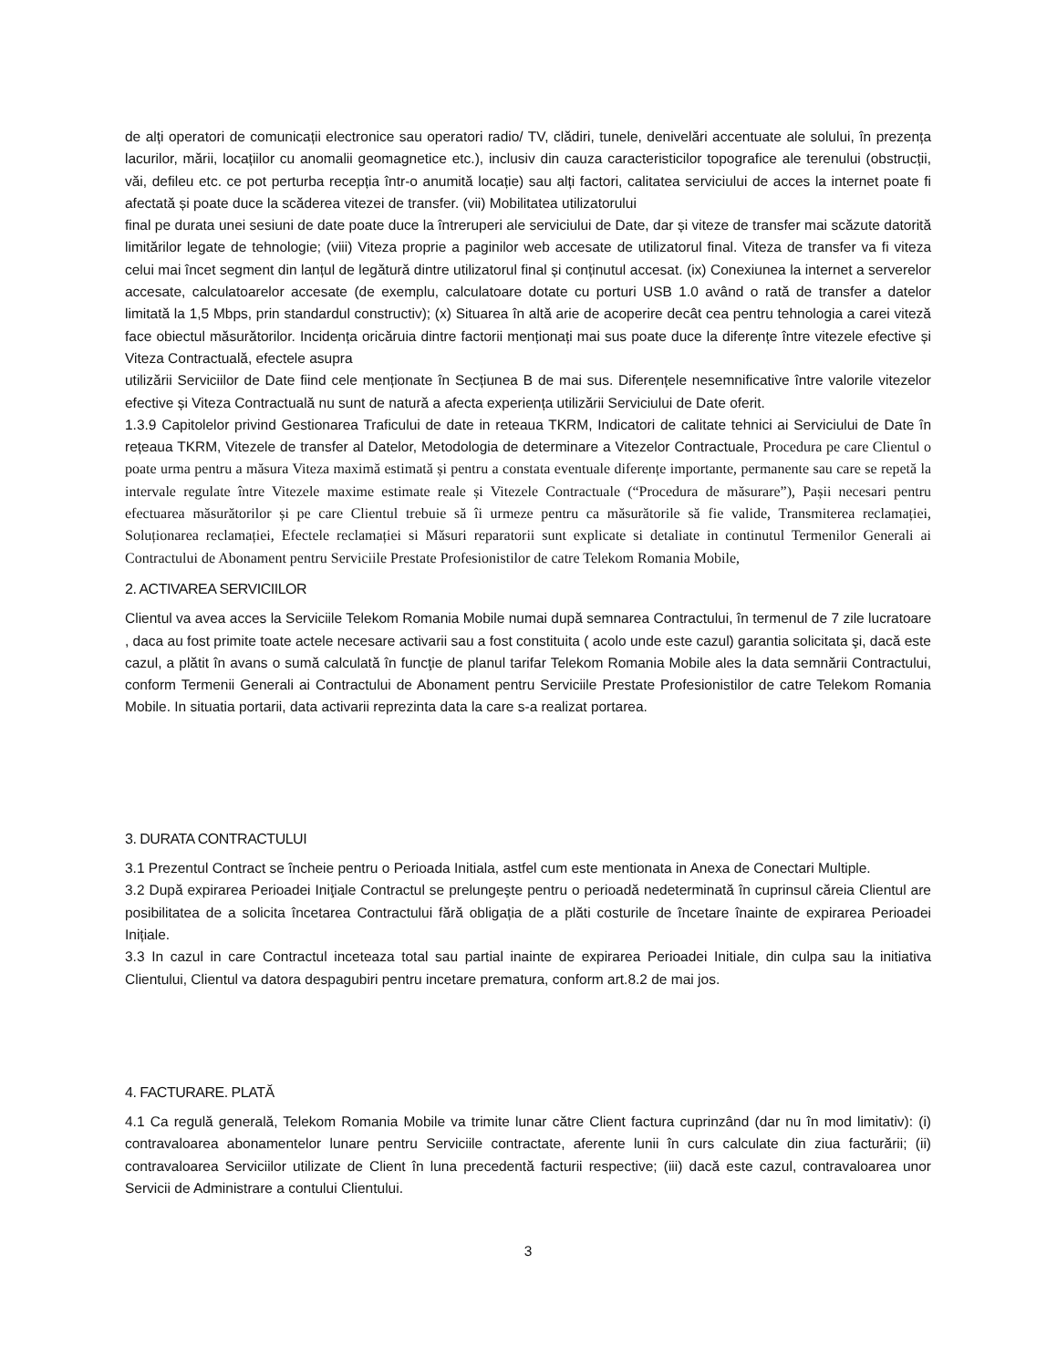de alți operatori de comunicații electronice sau operatori radio/ TV, clădiri, tunele, denivelări accentuate ale solului, în prezența lacurilor, mării, locațiilor cu anomalii geomagnetice etc.), inclusiv din cauza caracteristicilor topografice ale terenului (obstrucții, văi, defileu etc. ce pot perturba recepția într-o anumită locație) sau alți factori, calitatea serviciului de acces la internet poate fi afectată și poate duce la scăderea vitezei de transfer. (vii) Mobilitatea utilizatorului
final pe durata unei sesiuni de date poate duce la întreruperi ale serviciului de Date, dar și viteze de transfer mai scăzute datorită limitărilor legate de tehnologie; (viii) Viteza proprie a paginilor web accesate de utilizatorul final. Viteza de transfer va fi viteza celui mai încet segment din lanțul de legătură dintre utilizatorul final și conținutul accesat. (ix) Conexiunea la internet a serverelor accesate, calculatoarelor accesate (de exemplu, calculatoare dotate cu porturi USB 1.0 având o rată de transfer a datelor limitată la 1,5 Mbps, prin standardul constructiv); (x) Situarea în altă arie de acoperire decât cea pentru tehnologia a carei viteză face obiectul măsurătorilor. Incidența oricăruia dintre factorii menționați mai sus poate duce la diferențe între vitezele efective și Viteza Contractuală, efectele asupra
utilizării Serviciilor de Date fiind cele menționate în Secțiunea B de mai sus. Diferențele nesemnificative între valorile vitezelor efective și Viteza Contractuală nu sunt de natură a afecta experiența utilizării Serviciului de Date oferit.
1.3.9 Capitolelor privind Gestionarea Traficului de date in reteaua TKRM, Indicatori de calitate tehnici ai Serviciului de Date în rețeaua TKRM, Vitezele de transfer al Datelor, Metodologia de determinare a Vitezelor Contractuale, Procedura pe care Clientul o poate urma pentru a măsura Viteza maximă estimată și pentru a constata eventuale diferențe importante, permanente sau care se repetă la intervale regulate între Vitezele maxime estimate reale și Vitezele Contractuale (“Procedura de măsurare”), Pașii necesari pentru efectuarea măsurătorilor și pe care Clientul trebuie să îi urmeze pentru ca măsurătorile să fie valide, Transmiterea reclamației, Soluționarea reclamației, Efectele reclamației si Măsuri reparatorii sunt explicate si detaliate in continutul Termenilor Generali ai Contractului de Abonament pentru Serviciile Prestate Profesionistilor de catre Telekom Romania Mobile,
2. ACTIVAREA SERVICIILOR
Clientul va avea acces la Serviciile Telekom Romania Mobile numai după semnarea Contractului, în termenul de 7 zile lucratoare , daca au fost primite toate actele necesare activarii sau a fost constituita ( acolo unde este cazul) garantia solicitata şi, dacă este cazul, a plătit în avans o sumă calculată în funcţie de planul tarifar Telekom Romania Mobile ales la data semnării Contractului, conform Termenii Generali ai Contractului de Abonament pentru Serviciile Prestate Profesionistilor de catre Telekom Romania Mobile. In situatia portarii, data activarii reprezinta data la care s-a realizat portarea.
3. DURATA CONTRACTULUI
3.1 Prezentul Contract se încheie pentru o Perioada Initiala, astfel cum este mentionata in Anexa de Conectari Multiple.
3.2 După expirarea Perioadei Iniţiale Contractul se prelungeşte pentru o perioadă nedeterminată în cuprinsul căreia Clientul are posibilitatea de a solicita încetarea Contractului fără obligația de a plăti costurile de încetare înainte de expirarea Perioadei Inițiale.
3.3 In cazul in care Contractul inceteaza total sau partial inainte de expirarea Perioadei Initiale, din culpa sau la initiativa Clientului, Clientul va datora despagubiri pentru incetare prematura, conform art.8.2 de mai jos.
4. FACTURARE. PLATĂ
4.1 Ca regulă generală, Telekom Romania Mobile va trimite lunar către Client factura cuprinzând (dar nu în mod limitativ): (i) contravaloarea abonamentelor lunare pentru Serviciile contractate, aferente lunii în curs calculate din ziua facturării; (ii) contravaloarea Serviciilor utilizate de Client în luna precedentă facturii respective; (iii) dacă este cazul, contravaloarea unor Servicii de Administrare a contului Clientului.
3